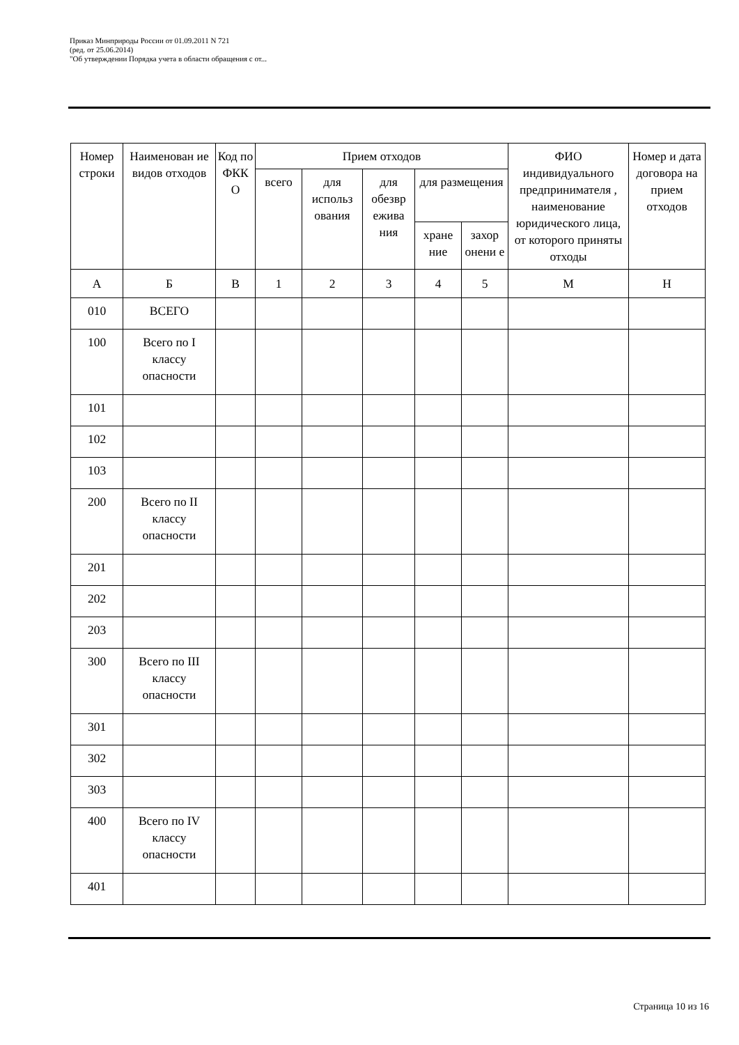Приказ Минприроды России от 01.09.2011 N 721
(ред. от 25.06.2014)
"Об утверждении Порядка учета в области обращения с от...
| Номер строки | Наименован ие видов отходов | Код по ФКК О | Прием отходов | | | | | ФИО индивидуального предпринимателя , наименование юридического лица, от которого приняты отходы | Номер и дата договора на прием отходов |
| --- | --- | --- | --- | --- | --- | --- | --- | --- | --- |
| | | | всего | для использ ования | для обезвр ежива ния | для размещения | | | |
| | | | | | | хране ние | захор онени е | | |
| А | Б | В | 1 | 2 | 3 | 4 | 5 | М | Н |
| 010 | ВСЕГО | | | | | | | | |
| 100 | Всего по I классу опасности | | | | | | | | |
| 101 | | | | | | | | | |
| 102 | | | | | | | | | |
| 103 | | | | | | | | | |
| 200 | Всего по II классу опасности | | | | | | | | |
| 201 | | | | | | | | | |
| 202 | | | | | | | | | |
| 203 | | | | | | | | | |
| 300 | Всего по III классу опасности | | | | | | | | |
| 301 | | | | | | | | | |
| 302 | | | | | | | | | |
| 303 | | | | | | | | | |
| 400 | Всего по IV классу опасности | | | | | | | | |
| 401 | | | | | | | | | |
Страница 10 из 16